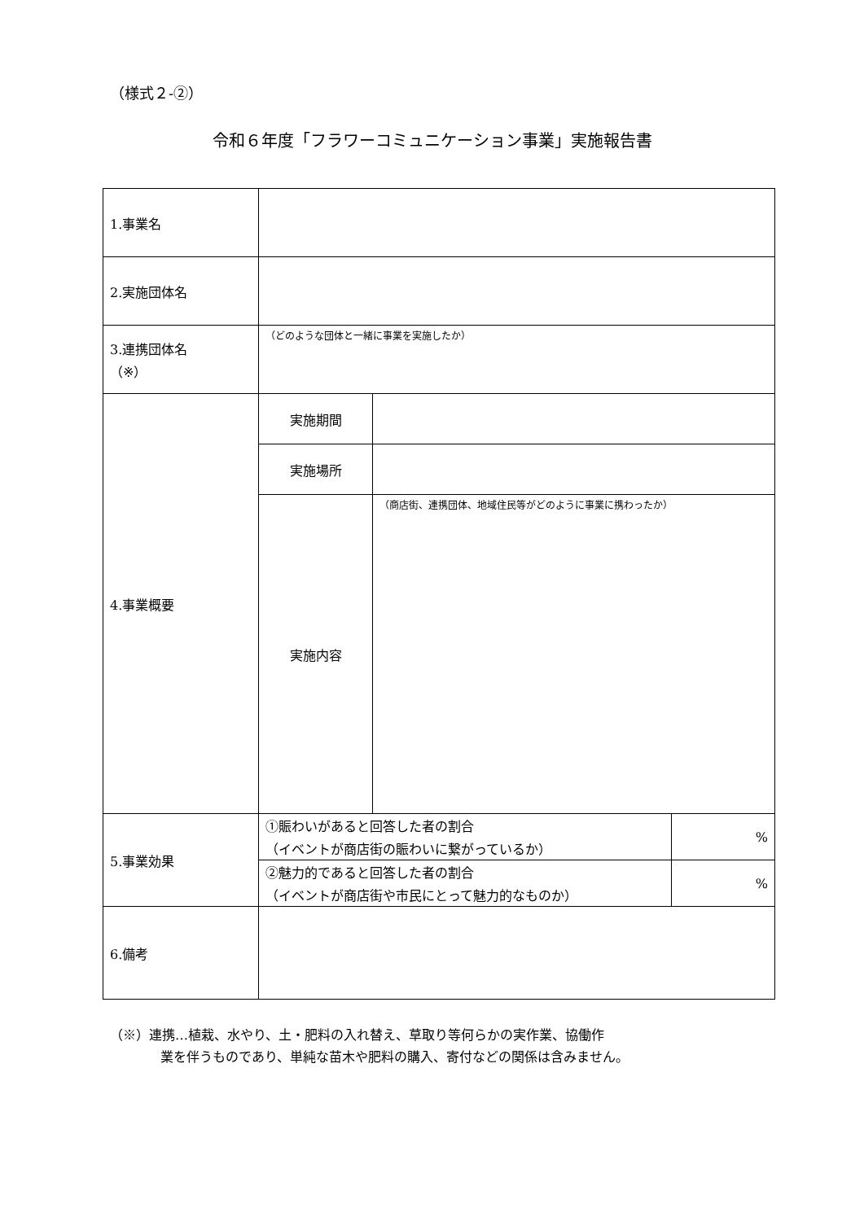（様式２-②）
令和６年度「フラワーコミュニケーション事業」実施報告書
| 1.事業名 | | | |
| 2.実施団体名 | | | |
| 3.連携団体名 （※） | （どのような団体と一緒に事業を実施したか） | | |
| 4.事業概要 | 実施期間 | | |
| | 実施場所 | | |
| | 実施内容 | （商店街、連携団体、地域住民等がどのように事業に携わったか） | |
| 5.事業効果 | ①賑わいがあると回答した者の割合 （イベントが商店街の賑わいに繋がっているか） | | % |
| | ②魅力的であると回答した者の割合 （イベントが商店街や市民にとって魅力的なものか） | | % |
| 6.備考 | | | |
（※）連携…植栽、水やり、土・肥料の入れ替え、草取り等何らかの実作業、協働作
業を伴うものであり、単純な苗木や肥料の購入、寄付などの関係は含みません。